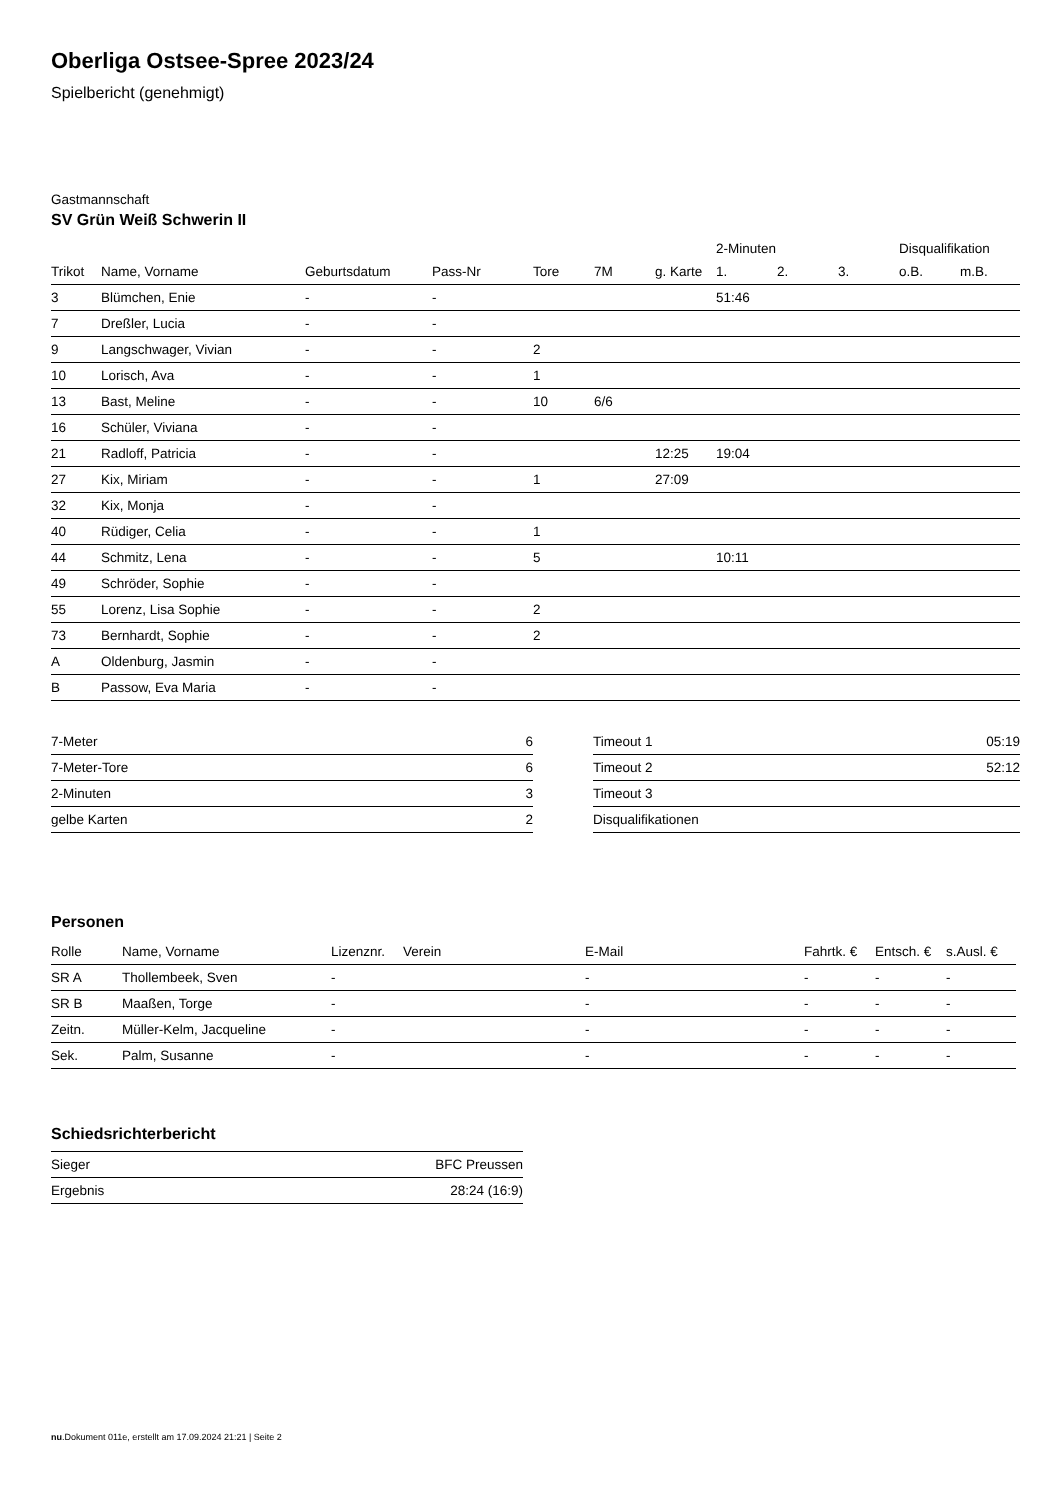Oberliga Ostsee-Spree 2023/24
Spielbericht (genehmigt)
Gastmannschaft
SV Grün Weiß Schwerin II
| | | | | | | | 2-Minuten | | | Disqualifikation | |
| Trikot | Name, Vorname | Geburtsdatum | Pass-Nr | Tore | 7M | g. Karte | 1. | 2. | 3. | o.B. | m.B. |
| 3 | Blümchen, Enie | - | - | | | | 51:46 | | | | |
| 7 | Dreßler, Lucia | - | - | | | | | | | | |
| 9 | Langschwager, Vivian | - | - | 2 | | | | | | | |
| 10 | Lorisch, Ava | - | - | 1 | | | | | | | |
| 13 | Bast, Meline | - | - | 10 | 6/6 | | | | | | |
| 16 | Schüler, Viviana | - | - | | | | | | | | |
| 21 | Radloff, Patricia | - | - | | | 12:25 | 19:04 | | | | |
| 27 | Kix, Miriam | - | - | 1 | | 27:09 | | | | | |
| 32 | Kix, Monja | - | - | | | | | | | | |
| 40 | Rüdiger, Celia | - | - | 1 | | | | | | | |
| 44 | Schmitz, Lena | - | - | 5 | | | 10:11 | | | | |
| 49 | Schröder, Sophie | - | - | | | | | | | | |
| 55 | Lorenz, Lisa Sophie | - | - | 2 | | | | | | | |
| 73 | Bernhardt, Sophie | - | - | 2 | | | | | | | |
| A | Oldenburg, Jasmin | - | - | | | | | | | | |
| B | Passow, Eva Maria | - | - | | | | | | | | |
| 7-Meter | 6 |
| 7-Meter-Tore | 6 |
| 2-Minuten | 3 |
| gelbe Karten | 2 |
| Timeout 1 | 05:19 |
| Timeout 2 | 52:12 |
| Timeout 3 | |
| Disqualifikationen | |
Personen
| Rolle | Name, Vorname | Lizenznr. | Verein | E-Mail | Fahrtk. € | Entsch. € | s.Ausl. € |
| --- | --- | --- | --- | --- | --- | --- | --- |
| SR A | Thollembeek, Sven | - | | - | - | - | - |
| SR B | Maaßen, Torge | - | | - | - | - | - |
| Zeitn. | Müller-Kelm, Jacqueline | - | | - | - | - | - |
| Sek. | Palm, Susanne | - | | - | - | - | - |
Schiedsrichterbericht
| Sieger | BFC Preussen |
| Ergebnis | 28:24 (16:9) |
nu.Dokument 011e, erstellt am 17.09.2024 21:21 | Seite 2